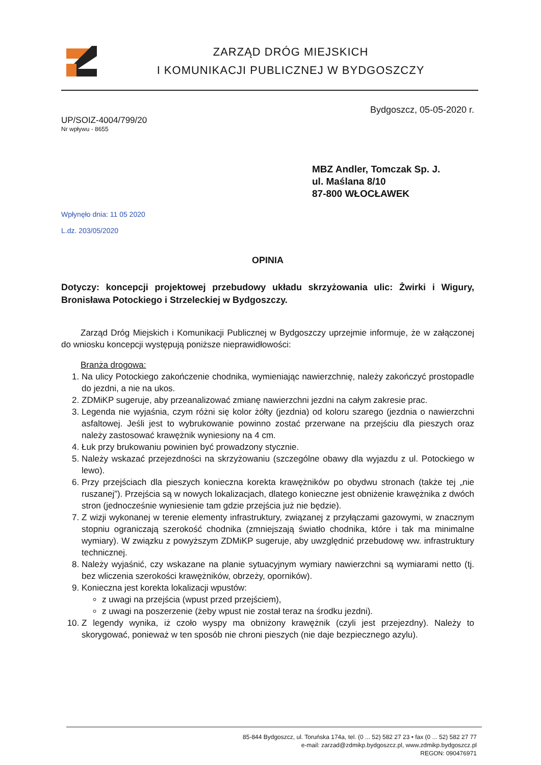ZARZĄD DRÓG MIEJSKICH
I KOMUNIKACJI PUBLICZNEJ W BYDGOSZCZY
Bydgoszcz, 05-05-2020 r.
UP/SOIZ-4004/799/20
Nr wpływu - 8655
MBZ Andler, Tomczak Sp. J.
ul. Maślana 8/10
87-800 WŁOCŁAWEK
Wpłynęło dnia: 11 05 2020
L.dz. 203/05/2020
OPINIA
Dotyczy: koncepcji projektowej przebudowy układu skrzyżowania ulic: Żwirki i Wigury, Bronisława Potockiego i Strzeleckiej w Bydgoszczy.
Zarząd Dróg Miejskich i Komunikacji Publicznej w Bydgoszczy uprzejmie informuje, że w załączonej do wniosku koncepcji występują poniższe nieprawidłowości:
Branża drogowa:
1. Na ulicy Potockiego zakończenie chodnika, wymieniając nawierzchnię, należy zakończyć prostopadle do jezdni, a nie na ukos.
2. ZDMiKP sugeruje, aby przeanalizować zmianę nawierzchni jezdni na całym zakresie prac.
3. Legenda nie wyjaśnia, czym różni się kolor żółty (jezdnia) od koloru szarego (jezdnia o nawierzchni asfaltowej. Jeśli jest to wybrukowanie powinno zostać przerwane na przejściu dla pieszych oraz należy zastosować krawężnik wyniesiony na 4 cm.
4. Łuk przy brukowaniu powinien być prowadzony stycznie.
5. Należy wskazać przejezdności na skrzyżowaniu (szczególne obawy dla wyjazdu z ul. Potockiego w lewo).
6. Przy przejściach dla pieszych konieczna korekta krawężników po obydwu stronach (także tej „nie ruszanej”). Przejścia są w nowych lokalizacjach, dlatego konieczne jest obniżenie krawężnika z dwóch stron (jednocześnie wyniesienie tam gdzie przejścia już nie będzie).
7. Z wizji wykonanej w terenie elementy infrastruktury, związanej z przyłączami gazowymi, w znacznym stopniu ograniczają szerokość chodnika (zmniejszają światło chodnika, które i tak ma minimalne wymiary). W związku z powyższym ZDMiKP sugeruje, aby uwzględnić przebudowę ww. infrastruktury technicznej.
8. Należy wyjaśnić, czy wskazane na planie sytuacyjnym wymiary nawierzchni są wymiarami netto (tj. bez wliczenia szerokości krawężników, obrzeży, oporników).
9. Konieczna jest korekta lokalizacji wpustów:
z uwagi na przejścia (wpust przed przejściem),
z uwagi na poszerzenie (żeby wpust nie został teraz na środku jezdni).
10. Z legendy wynika, iż czoło wyspy ma obniżony krawężnik (czyli jest przejezdny). Należy to skorygować, ponieważ w ten sposób nie chroni pieszych (nie daje bezpiecznego azylu).
85-844 Bydgoszcz, ul. Toruńska 174a, tel. (0 ... 52) 582 27 23 • fax (0 ... 52) 582 27 77
e-mail: zarzad@zdmikp.bydgoszcz.pl, www.zdmikp.bydgoszcz.pl
REGON: 090476971